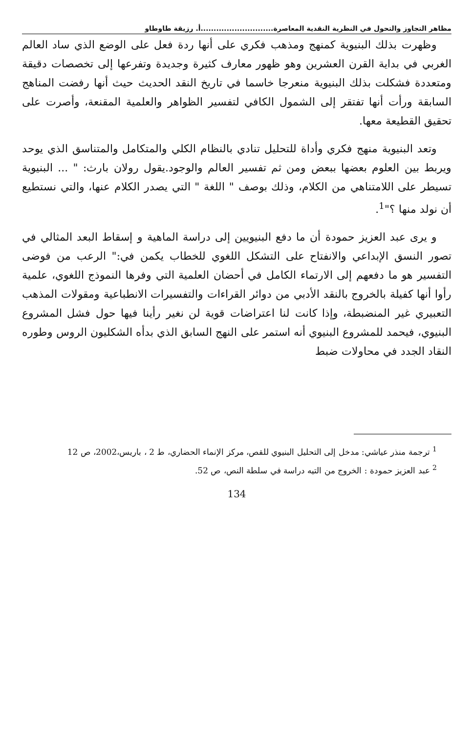مظاهر التجاوز والتحول في النظرية النقدية المعاصرة............................أ. رزيقة طاوطاو
وظهرت بذلك البنيوية كمنهج ومذهب فكري على أنها ردة فعل على الوضع الذي ساد العالم الغربي في بداية القرن العشرين وهو ظهور معارف كثيرة وجديدة وتفرعها إلى تخصصات دقيقة ومتعددة فشكلت بذلك البنيوية منعرجا خاسما في تاريخ النقد الحديث حيث أنها رفضت المناهج السابقة ورأت أنها تفتقر إلى الشمول الكافي لتفسير الظواهر والعلمية المقنعة، وأصرت على تحقيق القطيعة معها.
وتعد البنيوية منهج فكري وأداة للتحليل تنادي بالنظام الكلي والمتكامل والمتناسق الذي يوحد ويربط بين العلوم بعضها ببعض ومن ثم تفسير العالم والوجود.يقول رولان بارث: " ... البنيوية تسيطر على اللامتناهي من الكلام، وذلك بوصف " اللغة " التي يصدر الكلام عنها، والتي نستطيع أن نولد منها ؟"<sup>1</sup>.
و يرى عبد العزيز حمودة أن ما دفع البنيويين إلى دراسة الماهية و إسقاط البعد المثالي في تصور النسق الإبداعي والانفتاح على التشكل اللغوي للخطاب يكمن في:" الرعب من فوضى التفسير هو ما دفعهم إلى الارتماء الكامل في أحضان العلمية التي وفرها النموذج اللغوي، علمية رأوا أنها كفيلة بالخروج بالنقد الأدبي من دوائر القراءات والتفسيرات الانطباعية ومقولات المذهب التعبيري غير المنضبطة، وإذا كانت لنا اعتراضات قوية لن نغير رأينا فيها حول فشل المشروع البنيوي، فيحمد للمشروع البنيوي أنه استمر على النهج السابق الذي بدأه الشكليون الروس وطوره النقاد الجدد في محاولات ضبط
<sup>1</sup> ترجمة منذر عياشي: مدخل إلى التحليل البنيوي للقص، مركز الإنماء الحضاري، ط 2 ، باريس،2002، ص 12
<sup>2</sup> عبد العزيز حمودة : الخروج من التيه دراسة في سلطة النص، ص 52.
134